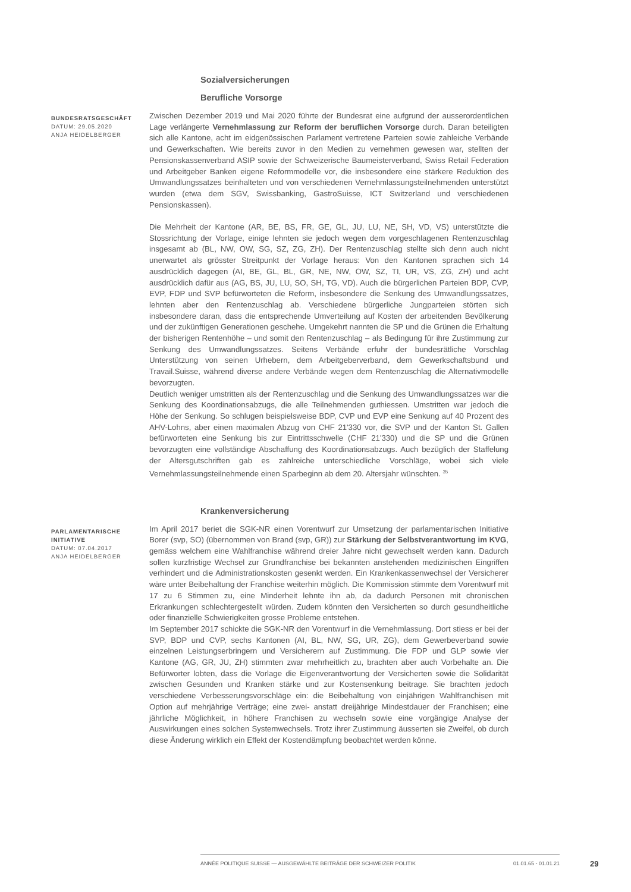Sozialversicherungen
Berufliche Vorsorge
BUNDESRATSGESCHÄFT
DATUM: 29.05.2020
ANJA HEIDELBERGER
Zwischen Dezember 2019 und Mai 2020 führte der Bundesrat eine aufgrund der ausserordentlichen Lage verlängerte Vernehmlassung zur Reform der beruflichen Vorsorge durch. Daran beteiligten sich alle Kantone, acht im eidgenössischen Parlament vertretene Parteien sowie zahleiche Verbände und Gewerkschaften. Wie bereits zuvor in den Medien zu vernehmen gewesen war, stellten der Pensionskassenverband ASIP sowie der Schweizerische Baumeisterverband, Swiss Retail Federation und Arbeitgeber Banken eigene Reformmodelle vor, die insbesondere eine stärkere Reduktion des Umwandlungssatzes beinhalteten und von verschiedenen Vernehmlassungsteilnehmenden unterstützt wurden (etwa dem SGV, Swissbanking, GastroSuisse, ICT Switzerland und verschiedenen Pensionskassen).
Die Mehrheit der Kantone (AR, BE, BS, FR, GE, GL, JU, LU, NE, SH, VD, VS) unterstützte die Stossrichtung der Vorlage, einige lehnten sie jedoch wegen dem vorgeschlagenen Rentenzuschlag insgesamt ab (BL, NW, OW, SG, SZ, ZG, ZH). Der Rentenzuschlag stellte sich denn auch nicht unerwartet als grösster Streitpunkt der Vorlage heraus: Von den Kantonen sprachen sich 14 ausdrücklich dagegen (AI, BE, GL, BL, GR, NE, NW, OW, SZ, TI, UR, VS, ZG, ZH) und acht ausdrücklich dafür aus (AG, BS, JU, LU, SO, SH, TG, VD). Auch die bürgerlichen Parteien BDP, CVP, EVP, FDP und SVP befürworteten die Reform, insbesondere die Senkung des Umwandlungssatzes, lehnten aber den Rentenzuschlag ab. Verschiedene bürgerliche Jungparteien störten sich insbesondere daran, dass die entsprechende Umverteilung auf Kosten der arbeitenden Bevölkerung und der zukünftigen Generationen geschehe. Umgekehrt nannten die SP und die Grünen die Erhaltung der bisherigen Rentenhöhe – und somit den Rentenzuschlag – als Bedingung für ihre Zustimmung zur Senkung des Umwandlungssatzes. Seitens Verbände erfuhr der bundesrätliche Vorschlag Unterstützung von seinen Urhebern, dem Arbeitgeberverband, dem Gewerkschaftsbund und Travail.Suisse, während diverse andere Verbände wegen dem Rentenzuschlag die Alternativmodelle bevorzugten.
Deutlich weniger umstritten als der Rentenzuschlag und die Senkung des Umwandlungssatzes war die Senkung des Koordinationsabzugs, die alle Teilnehmenden guthiessen. Umstritten war jedoch die Höhe der Senkung. So schlugen beispielsweise BDP, CVP und EVP eine Senkung auf 40 Prozent des AHV-Lohns, aber einen maximalen Abzug von CHF 21'330 vor, die SVP und der Kanton St. Gallen befürworteten eine Senkung bis zur Eintrittsschwelle (CHF 21'330) und die SP und die Grünen bevorzugten eine vollständige Abschaffung des Koordinationsabzugs. Auch bezüglich der Staffelung der Altersgutschriften gab es zahlreiche unterschiedliche Vorschläge, wobei sich viele Vernehmlassungsteilnehmende einen Sparbeginn ab dem 20. Altersjahr wünschten. <sup>35</sup>
Krankenversicherung
PARLAMENTARISCHE INITIATIVE
DATUM: 07.04.2017
ANJA HEIDELBERGER
Im April 2017 beriet die SGK-NR einen Vorentwurf zur Umsetzung der parlamentarischen Initiative Borer (svp, SO) (übernommen von Brand (svp, GR)) zur Stärkung der Selbstverantwortung im KVG, gemäss welchem eine Wahlfranchise während dreier Jahre nicht gewechselt werden kann. Dadurch sollen kurzfristige Wechsel zur Grundfranchise bei bekannten anstehenden medizinischen Eingriffen verhindert und die Administrationskosten gesenkt werden. Ein Krankenkassenwechsel der Versicherer wäre unter Beibehaltung der Franchise weiterhin möglich. Die Kommission stimmte dem Vorentwurf mit 17 zu 6 Stimmen zu, eine Minderheit lehnte ihn ab, da dadurch Personen mit chronischen Erkrankungen schlechtergestellt würden. Zudem könnten den Versicherten so durch gesundheitliche oder finanzielle Schwierigkeiten grosse Probleme entstehen.
Im September 2017 schickte die SGK-NR den Vorentwurf in die Vernehmlassung. Dort stiess er bei der SVP, BDP und CVP, sechs Kantonen (AI, BL, NW, SG, UR, ZG), dem Gewerbeverband sowie einzelnen Leistungserbringern und Versicherern auf Zustimmung. Die FDP und GLP sowie vier Kantone (AG, GR, JU, ZH) stimmten zwar mehrheitlich zu, brachten aber auch Vorbehalte an. Die Befürworter lobten, dass die Vorlage die Eigenverantwortung der Versicherten sowie die Solidarität zwischen Gesunden und Kranken stärke und zur Kostensenkung beitrage. Sie brachten jedoch verschiedene Verbesserungsvorschläge ein: die Beibehaltung von einjährigen Wahlfranchisen mit Option auf mehrjährige Verträge; eine zwei- anstatt dreijährige Mindestdauer der Franchisen; eine jährliche Möglichkeit, in höhere Franchisen zu wechseln sowie eine vorgängige Analyse der Auswirkungen eines solchen Systemwechsels. Trotz ihrer Zustimmung äusserten sie Zweifel, ob durch diese Änderung wirklich ein Effekt der Kostendämpfung beobachtet werden könne.
ANNÉE POLITIQUE SUISSE — AUSGEWÄHLTE BEITRÄGE DER SCHWEIZER POLITIK 01.01.65 - 01.01.21
29